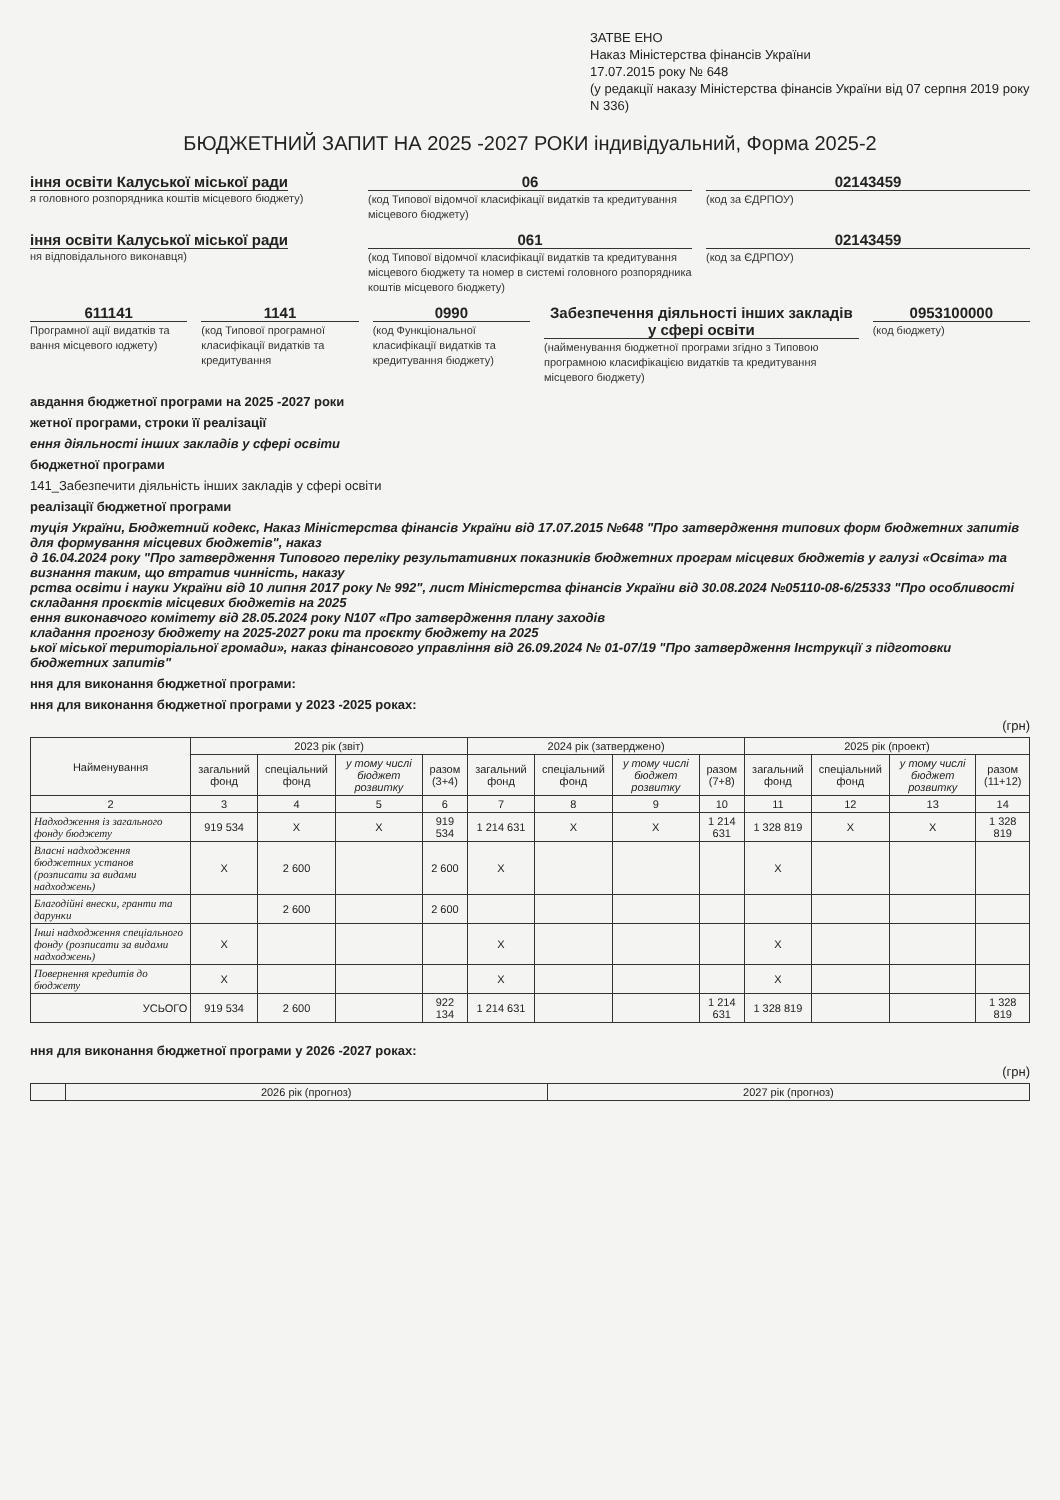ЗАТВЕ ЕНО
Наказ Міністерства фінансів України
17.07.2015 року № 648
(у редакції наказу Міністерства фінансів України від 07 серпня 2019 року N 336)
БЮДЖЕТНИЙ ЗАПИТ НА 2025 -2027 РОКИ індивідуальний, Форма 2025-2
іння освіти Калуської міської ради
я головного розпорядника коштів місцевого бюджету)
06
(код Типової відомчої класифікації видатків та кредитування місцевого бюджету)
02143459
(код за ЄДРПОУ)
іння освіти Калуської міської ради
ня відповідального виконавця)
061
(код Типової відомчої класифікації видатків та кредитування місцевого бюджету та номер в системі головного розпорядника коштів місцевого бюджету)
02143459
(код за ЄДРПОУ)
611141
Програмної ації видатків та вання місцевого юджету)
1141
(код Типової програмної класифікації видатків та кредитування
0990
(код Функціональної класифікації видатків та кредитування бюджету)
Забезпечення діяльності інших закладів у сфері освіти
(найменування бюджетної програми згідно з Типовою програмною класифікацією видатків та кредитування місцевого бюджету)
0953100000
(код бюджету)
авдання бюджетної програми на 2025 -2027 роки
жетної програми, строки її реалізації
ення діяльності інших закладів у сфері освіти
бюджетної програми
141_Забезпечити діяльність інших закладів у сфері освіти
реалізації бюджетної програми
туція України, Бюджетний кодекс, Наказ Міністерства фінансів України від 17.07.2015 №648 "Про затвердження типових форм бюджетних запитів для формування місцевих бюджетів", наказ
д 16.04.2024 року "Про затвердження Типового переліку результативних показників бюджетних програм місцевих бюджетів у галузі «Освіта» та визнання таким, що втратив чинність, наказу
рства освіти і науки України від 10 липня 2017 року № 992", лист Міністерства фінансів України від 30.08.2024 №05110-08-6/25333 "Про особливості складання проєктів місцевих бюджетів на 2025
ення виконавчого комітету від 28.05.2024 року N107 «Про затвердження плану заходів
кладання прогнозу бюджету на 2025-2027 роки та проєкту бюджету на 2025
ької міської територіальної громади», наказ фінансового управління від 26.09.2024 № 01-07/19 "Про затвердження Інструкції з підготовки бюджетних запитів"
ння для виконання бюджетної програми:
ння для виконання бюджетної програми у 2023 -2025 роках:
(грн)
| Найменування | 2023 рік (звіт) | | | | 2024 рік (затверджено) | | | | 2025 рік (проект) | | | |
| --- | --- | --- | --- | --- | --- | --- | --- | --- | --- | --- | --- | --- |
| | загальний фонд | спеціальний фонд | у тому числі бюджет розвитку | разом (3+4) | загальний фонд | спеціальний фонд | у тому числі бюджет розвитку | разом (7+8) | загальний фонд | спеціальний фонд | у тому числі бюджет розвитку | разом (11+12) |
| 2 | 3 | 4 | 5 | 6 | 7 | 8 | 9 | 10 | 11 | 12 | 13 | 14 |
| Надходження із загального фонду бюджету | 919 534 | X | X | 919 534 | 1 214 631 | X | X | 1 214 631 | 1 328 819 | X | X | 1 328 819 |
| Власні надходження бюджетних установ (розписати за видами надходжень) | X | 2 600 | | 2 600 | X | | | | X | | | |
| Благодійні внески, гранти та дарунки | | 2 600 | | 2 600 | | | | | | | | |
| Інші надходження спеціального фонду (розписати за видами надходжень) | X | | | | X | | | | X | | | |
| Повернення кредитів до бюджету | X | | | | X | | | | X | | | |
| УСЬОГО | 919 534 | 2 600 | | 922 134 | 1 214 631 | | | 1 214 631 | 1 328 819 | | | 1 328 819 |
ння для виконання бюджетної програми у 2026 -2027 роках:
(грн)
| | 2026 рік (прогноз) | 2027 рік (прогноз) |
| --- | --- | --- |